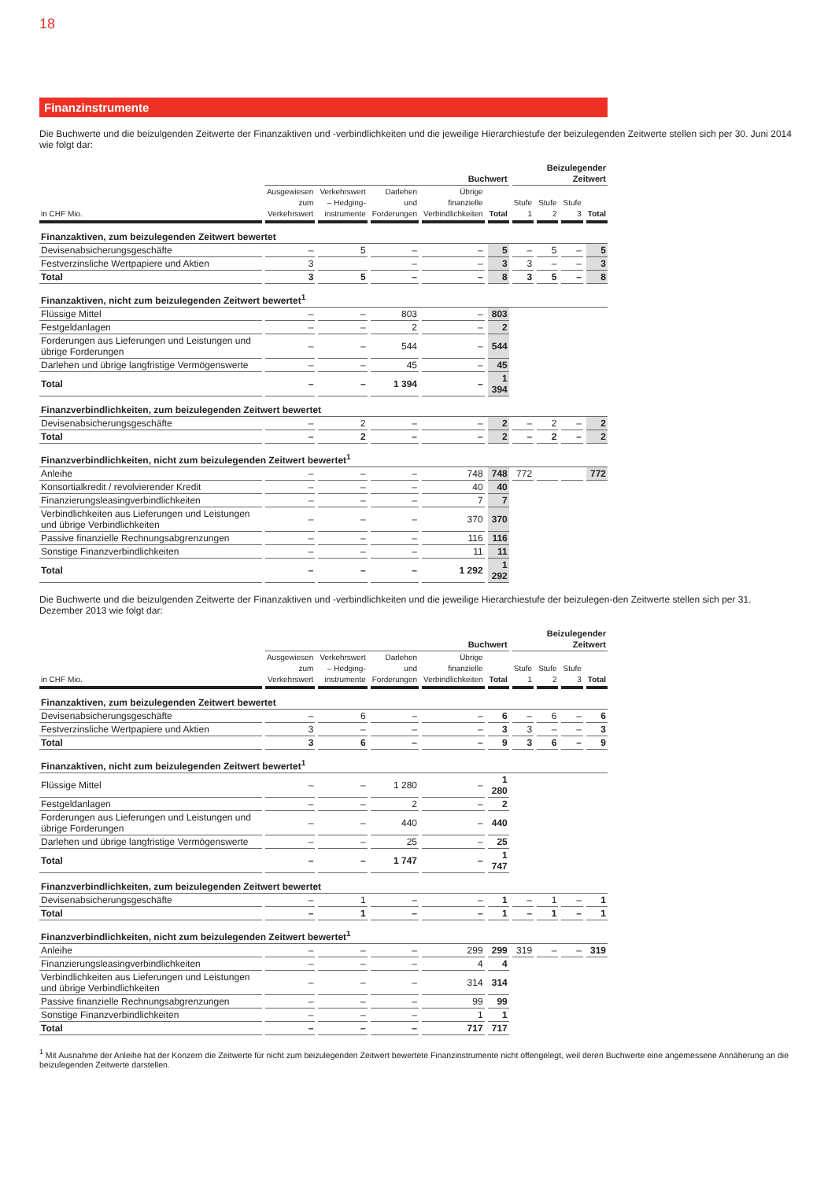18
Finanzinstrumente
Die Buchwerte und die beizulgenden Zeitwerte der Finanzaktiven und -verbindlichkeiten und die jeweilige Hierarchiestufe der beizulegenden Zeitwerte stellen sich per 30. Juni 2014 wie folgt dar:
| | Buchwert | | | | | Beizulegender Zeitwert | | | |
| --- | --- | --- | --- | --- | --- | --- | --- | --- | --- |
| in CHF Mio. | Ausgewiesen zum Verkehrswert | Verkehrswert – Hedging-instrumente | Darlehen und Forderungen | Übrige finanzielle Verbindlichkeiten | Total | Stufe 1 | Stufe 2 | Stufe 3 | Total |
| Finanzaktiven, zum beizulegenden Zeitwert bewertet | | | | | | | | | |
| Devisenabsicherungsgeschäfte | – | 5 | – | – | 5 | – | 5 | – | 5 |
| Festverzinsliche Wertpapiere und Aktien | 3 | | – | – | 3 | 3 | – | – | 3 |
| Total | 3 | 5 | – | – | 8 | 3 | 5 | – | 8 |
| Finanzaktiven, nicht zum beizulegenden Zeitwert bewertet<sup>1</sup> | | | | | | | | | |
| Flüssige Mittel | – | – | 803 | – | 803 | | | | |
| Festgeldanlagen | – | – | 2 | – | 2 | | | | |
| Forderungen aus Lieferungen und Leistungen und übrige Forderungen | – | – | 544 | – | 544 | | | | |
| Darlehen und übrige langfristige Vermögenswerte | – | – | 45 | – | 45 | | | | |
| Total | – | – | 1 394 | – | 1 394 | | | | |
| Finanzverbindlichkeiten, zum beizulegenden Zeitwert bewertet | | | | | | | | | |
| Devisenabsicherungsgeschäfte | – | 2 | – | – | 2 | – | 2 | – | 2 |
| Total | – | 2 | – | – | 2 | – | 2 | – | 2 |
| Finanzverbindlichkeiten, nicht zum beizulegenden Zeitwert bewertet<sup>1</sup> | | | | | | | | | |
| Anleihe | – | – | – | 748 | 748 | 772 | | | 772 |
| Konsortialkredit / revolvierender Kredit | – | – | – | 40 | 40 | | | | |
| Finanzierungsleasingverbindlichkeiten | – | – | – | 7 | 7 | | | | |
| Verbindlichkeiten aus Lieferungen und Leistungen und übrige Verbindlichkeiten | – | – | – | 370 | 370 | | | | |
| Passive finanzielle Rechnungsabgrenzungen | – | – | – | 116 | 116 | | | | |
| Sonstige Finanzverbindlichkeiten | – | – | – | 11 | 11 | | | | |
| Total | – | – | – | 1 292 | 1 292 | | | | |
Die Buchwerte und die beizulgenden Zeitwerte der Finanzaktiven und -verbindlichkeiten und die jeweilige Hierarchiestufe der beizulegen-den Zeitwerte stellen sich per 31. Dezember 2013 wie folgt dar:
| | Buchwert | | | | | Beizulegender Zeitwert | | | |
| --- | --- | --- | --- | --- | --- | --- | --- | --- | --- |
| in CHF Mio. | Ausgewiesen zum Verkehrswert | Verkehrswert – Hedging-instrumente | Darlehen und Forderungen | Übrige finanzielle Verbindlichkeiten | Total | Stufe 1 | Stufe 2 | Stufe 3 | Total |
| Finanzaktiven, zum beizulegenden Zeitwert bewertet | | | | | | | | | |
| Devisenabsicherungsgeschäfte | – | 6 | – | – | 6 | – | 6 | – | 6 |
| Festverzinsliche Wertpapiere und Aktien | 3 | – | – | – | 3 | 3 | – | – | 3 |
| Total | 3 | 6 | – | – | 9 | 3 | 6 | – | 9 |
| Finanzaktiven, nicht zum beizulegenden Zeitwert bewertet<sup>1</sup> | | | | | | | | | |
| Flüssige Mittel | – | – | 1 280 | – | 1 280 | | | | |
| Festgeldanlagen | – | – | 2 | – | 2 | | | | |
| Forderungen aus Lieferungen und Leistungen und übrige Forderungen | – | – | 440 | – | 440 | | | | |
| Darlehen und übrige langfristige Vermögenswerte | – | – | 25 | – | 25 | | | | |
| Total | – | – | 1 747 | – | 1 747 | | | | |
| Finanzverbindlichkeiten, zum beizulegenden Zeitwert bewertet | | | | | | | | | |
| Devisenabsicherungsgeschäfte | – | 1 | – | – | 1 | – | 1 | – | 1 |
| Total | – | 1 | – | – | 1 | – | 1 | – | 1 |
| Finanzverbindlichkeiten, nicht zum beizulegenden Zeitwert bewertet<sup>1</sup> | | | | | | | | | |
| Anleihe | – | – | – | 299 | 299 | 319 | – | – | 319 |
| Finanzierungsleasingverbindlichkeiten | – | – | – | 4 | 4 | | | | |
| Verbindlichkeiten aus Lieferungen und Leistungen und übrige Verbindlichkeiten | – | – | – | 314 | 314 | | | | |
| Passive finanzielle Rechnungsabgrenzungen | – | – | – | 99 | 99 | | | | |
| Sonstige Finanzverbindlichkeiten | – | – | – | 1 | 1 | | | | |
| Total | – | – | – | 717 | 717 | | | | |
<sup>1</sup> Mit Ausnahme der Anleihe hat der Konzern die Zeitwerte für nicht zum beizulegenden Zeitwert bewertete Finanzinstrumente nicht offengelegt, weil deren Buchwerte eine angemessene Annäherung an die beizulegenden Zeitwerte darstellen.